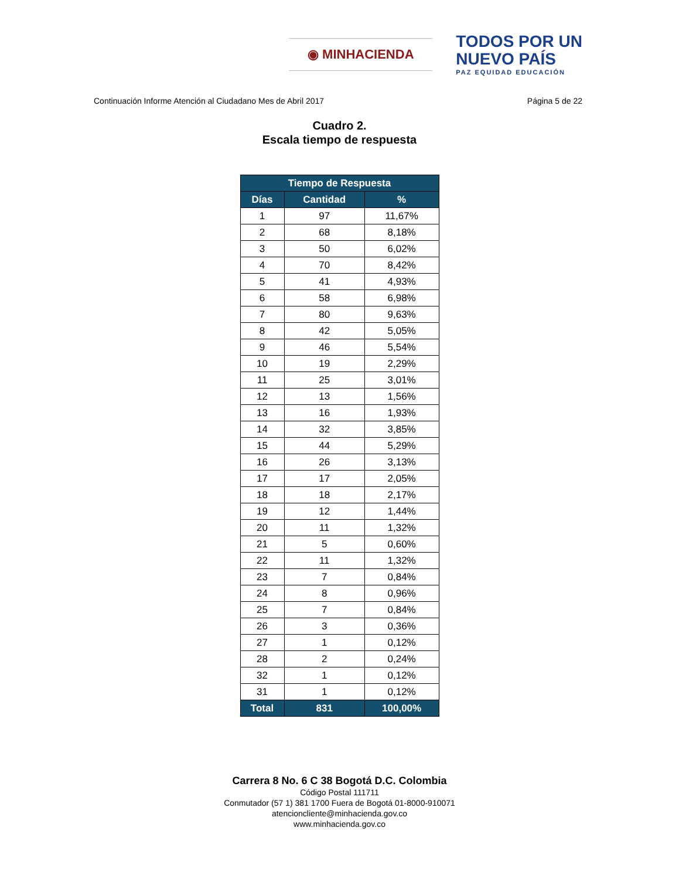◉ MINHACIENDA
TODOS POR UN
NUEVO PAÍS
PAZ EQUIDAD EDUCACIÓN
Continuación Informe Atención al Ciudadano Mes de Abril 2017 Página 5 de 22
Cuadro 2.
Escala tiempo de respuesta
| Tiempo de Respuesta | | |
| --- | --- | --- |
| Días | Cantidad | % |
| 1 | 97 | 11,67% |
| 2 | 68 | 8,18% |
| 3 | 50 | 6,02% |
| 4 | 70 | 8,42% |
| 5 | 41 | 4,93% |
| 6 | 58 | 6,98% |
| 7 | 80 | 9,63% |
| 8 | 42 | 5,05% |
| 9 | 46 | 5,54% |
| 10 | 19 | 2,29% |
| 11 | 25 | 3,01% |
| 12 | 13 | 1,56% |
| 13 | 16 | 1,93% |
| 14 | 32 | 3,85% |
| 15 | 44 | 5,29% |
| 16 | 26 | 3,13% |
| 17 | 17 | 2,05% |
| 18 | 18 | 2,17% |
| 19 | 12 | 1,44% |
| 20 | 11 | 1,32% |
| 21 | 5 | 0,60% |
| 22 | 11 | 1,32% |
| 23 | 7 | 0,84% |
| 24 | 8 | 0,96% |
| 25 | 7 | 0,84% |
| 26 | 3 | 0,36% |
| 27 | 1 | 0,12% |
| 28 | 2 | 0,24% |
| 32 | 1 | 0,12% |
| 31 | 1 | 0,12% |
| Total | 831 | 100,00% |
Carrera 8 No. 6 C 38 Bogotá D.C. Colombia
Código Postal 111711
Conmutador (57 1) 381 1700 Fuera de Bogotá 01-8000-910071
atencioncliente@minhacienda.gov.co
www.minhacienda.gov.co